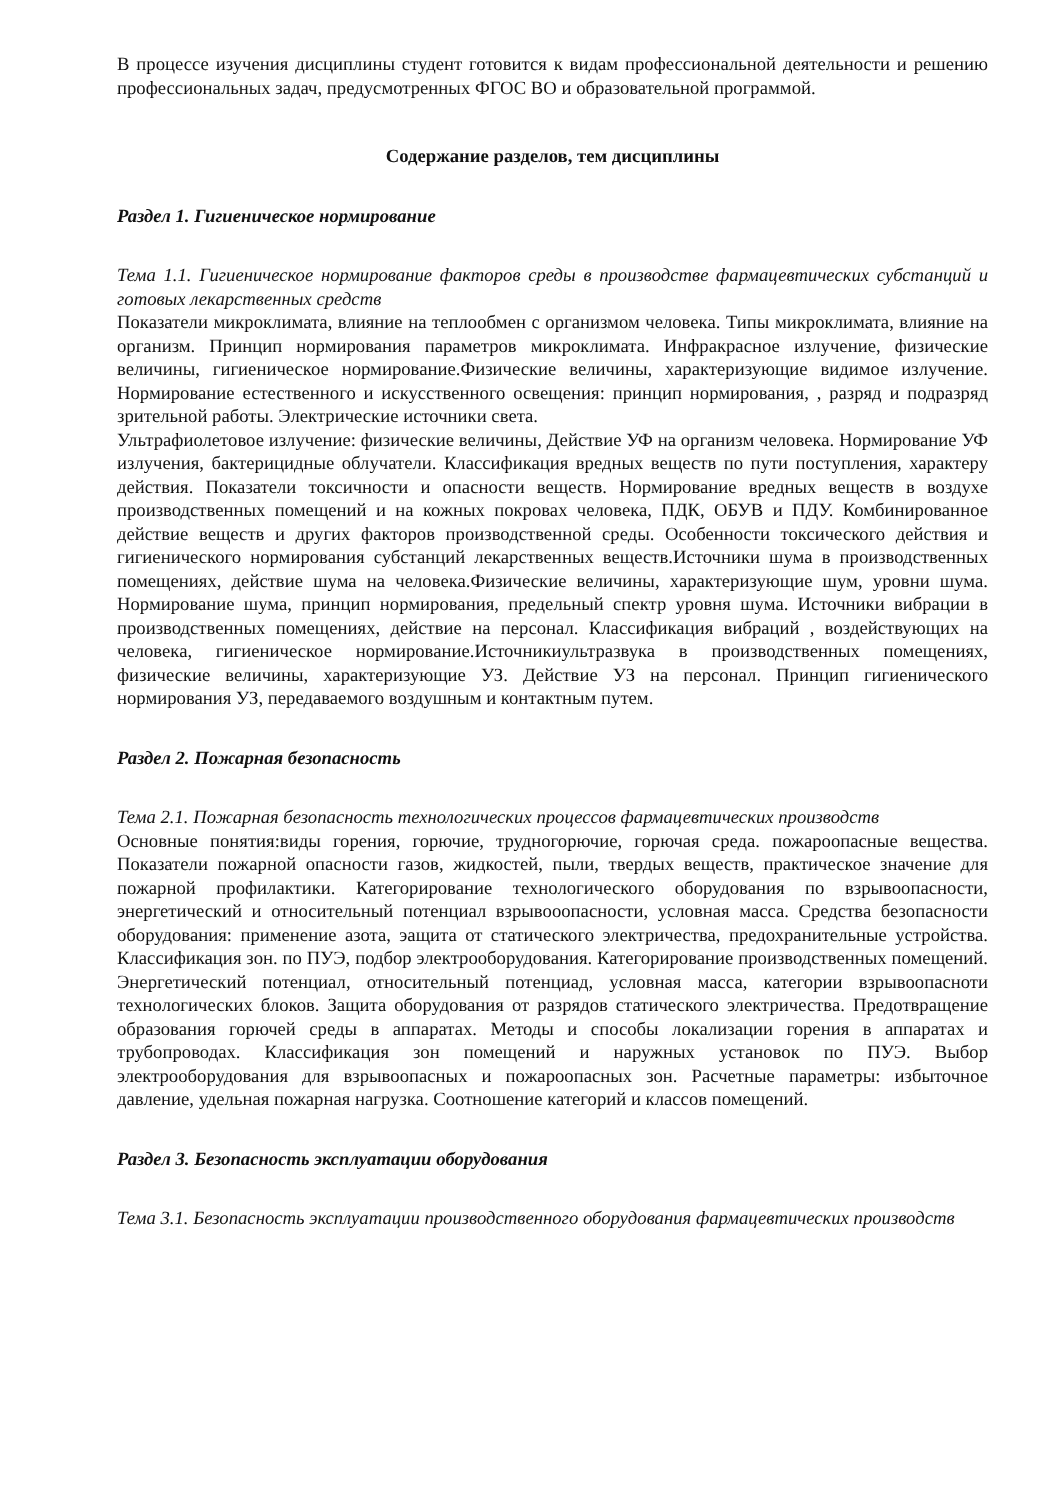В процессе изучения дисциплины студент готовится к видам профессиональной деятельности и решению профессиональных задач, предусмотренных ФГОС ВО и образовательной программой.
Содержание разделов, тем дисциплины
Раздел 1. Гигиеническое нормирование
Тема 1.1. Гигиеническое нормирование факторов среды в производстве фармацевтических субстанций и готовых лекарственных средств
Показатели микроклимата, влияние на теплообмен с организмом человека. Типы микроклимата, влияние на организм. Принцип нормирования параметров микроклимата. Инфракрасное излучение, физические величины, гигиеническое нормирование.Физические величины, характеризующие видимое излучение. Нормирование естественного и искусственного освещения: принцип нормирования, , разряд и подразряд зрительной работы. Электрические источники света.
Ультрафиолетовое излучение: физические величины, Действие УФ на организм человека. Нормирование УФ излучения, бактерицидные облучатели. Классификация вредных веществ по пути поступления, характеру действия. Показатели токсичности и опасности веществ. Нормирование вредных веществ в воздухе производственных помещений и на кожных покровах человека, ПДК, ОБУВ и ПДУ. Комбинированное действие веществ и других факторов производственной среды. Особенности токсического действия и гигиенического нормирования субстанций лекарственных веществ.Источники шума в производственных помещениях, действие шума на человека.Физические величины, характеризующие шум, уровни шума. Нормирование шума, принцип нормирования, предельный спектр уровня шума. Источники вибрации в производственных помещениях, действие на персонал. Классификация вибраций , воздействующих на человека, гигиеническое нормирование.Источникиультразвука в производственных помещениях, физические величины, характеризующие УЗ. Действие УЗ на персонал. Принцип гигиенического нормирования УЗ, передаваемого воздушным и контактным путем.
Раздел 2. Пожарная безопасность
Тема 2.1. Пожарная безопасность технологических процессов фармацевтических производств
Основные понятия:виды горения, горючие, трудногорючие, горючая среда. пожароопасные вещества. Показатели пожарной опасности газов, жидкостей, пыли, твердых веществ, практическое значение для пожарной профилактики. Категорирование технологического оборудования по взрывоопасности, энергетический и относительный потенциал взрывооопасности, условная масса. Средства безопасности оборудования: применение азота, эащита от статического электричества, предохранительные устройства. Классификация зон. по ПУЭ, подбор электрооборудования. Категорирование производственных помещений. Энергетический потенциал, относительный потенциад, условная масса, категории взрывоопасноти технологических блоков. Защита оборудования от разрядов статического электричества. Предотвращение образования горючей среды в аппаратах. Методы и способы локализации горения в аппаратах и трубопроводах. Классификация зон помещений и наружных установок по ПУЭ. Выбор электрооборудования для взрывоопасных и пожароопасных зон. Расчетные параметры: избыточное давление, удельная пожарная нагрузка. Соотношение категорий и классов помещений.
Раздел 3. Безопасность эксплуатации оборудования
Тема 3.1. Безопасность эксплуатации производственного оборудования фармацевтических производств